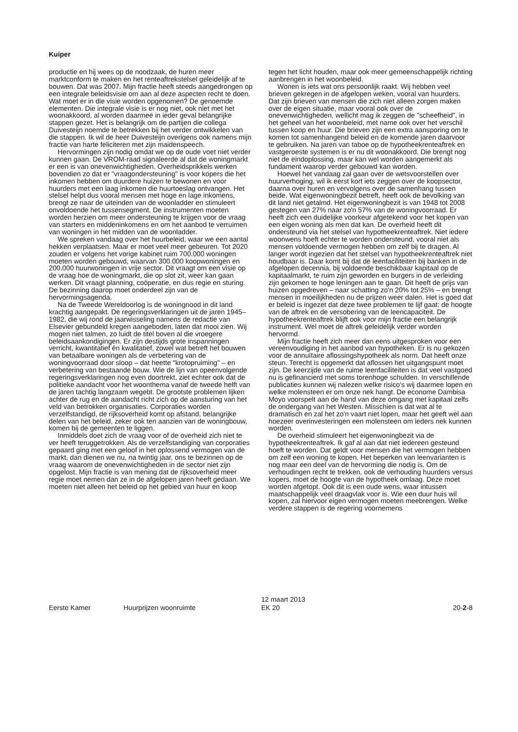Kuiper
productie en hij wees op de noodzaak, de huren meer marktconform te maken en het renteaftrekstelsel geleidelijk af te bouwen. Dat was 2007. Mijn fractie heeft steeds aangedrongen op een integrale beleidsvisie om aan al deze aspecten recht te doen. Wat moet er in die visie worden opgenomen? De genoemde elementen. Die integrale visie is er nog niet, ook niet met het woonakkoord, al worden daarmee in ieder geval belangrijke stappen gezet. Het is belangrijk om de partijen die collega Duivesteijn noemde te betrekken bij het verder ontwikkelen van die stappen. Ik wil de heer Duivesteijn overigens ook namens mijn fractie van harte feliciteren met zijn maidenspeech.
Hervormingen zijn nodig omdat we op de oude voet niet verder kunnen gaan. De VROM-raad signaleerde al dat de woningmarkt er een is van onevenwichtigheden. Overheidsprikkels werken bovendien zo dat er "vraagondersteuning" is voor kopers die het inkomen hebben om duurdere huizen te bewonen en voor huurders met een laag inkomen die huurtoeslag ontvangen. Het stelsel helpt dus vooral mensen met hoge en lage inkomens, brengt ze naar de uiteinden van de woonladder en stimuleert onvoldoende het tussensegment. De instrumenten moeten worden herzien om meer ondersteuning te krijgen voor de vraag van starters en middeninkomens en om het aanbod te verruimen van woningen in het midden van de woonladder.
We spreken vandaag over het huurbeleid, waar we een aantal hekken verplaatsen. Maar er moet veel meer gebeuren. Tot 2020 zouden er volgens het vorige kabinet ruim 700.000 woningen moeten worden gebouwd, waarvan 300.000 koopwoningen en 200.000 huurwoningen in vrije sector. Dit vraagt om een visie op de vraag hoe de woningmarkt, die op slot zit, weer kan gaan werken. Dit vraagt planning, coöperatie, en dus regie en sturing. De bezinning daarop moet onderdeel zijn van de hervormingsagenda.
Na de Tweede Wereldoorlog is de woningnood in dit land krachtig aangepakt. De regeringsverklaringen uit de jaren 1945–1982, die wij rond de jaarwisseling namens de redactie van Elsevier gebundeld kregen aangeboden, laten dat mooi zien. Wij mogen niet talmen, zo luidt de titel boven al die vroegere beleidsaankondigingen. Er zijn destijds grote inspanningen verricht, kwantitatief én kwalitatief, zowel wat betreft het bouwen van betaalbare woningen als de verbetering van de woningvoorraad door sloop – dat heette "krotopruiming" – en verbetering van bestaande bouw. Wie de lijn van opeenvolgende regeringsverklaringen nog even doortrekt, ziet echter ook dat de politieke aandacht voor het woonthema vanaf de tweede helft van de jaren tachtig langzaam wegebt. De grootste problemen lijken achter de rug en de aandacht richt zich op de aansturing van het veld van betrokken organisaties. Corporaties worden verzelfstandigd, de rijksoverheid komt op afstand, belangrijke delen van het beleid, zeker ook ten aanzien van de woningbouw, komen bij de gemeenten te liggen.
Inmiddels doet zich de vraag voor of de overheid zich niet te ver heeft teruggetrokken. Als de verzelfstandiging van corporaties gepaard ging met een geloof in het oplossend vermogen van de markt, dan dienen we nu, na twintig jaar, ons te bezinnen op de vraag waarom de onevenwichtigheden in de sector niet zijn opgelost. Mijn fractie is van mening dat de rijksoverheid meer regie moet nemen dan ze in de afgelopen jaren heeft gedaan. We moeten niet alleen het beleid op het gebied van huur en koop
tegen het licht houden, maar ook meer gemeenschappelijk richting aanbrengen in het woonbeleid.
Wonen is iets wat ons persoonlijk raakt. Wij hebben veel brieven gekregen in de afgelopen weken, vooral van huurders. Dat zijn brieven van mensen die zich niet alleen zorgen maken over de eigen situatie, maar vooral ook over de onevenwichtigheden, wellicht mag ik zeggen de "scheefheid", in het geheel van het woonbeleid, met name ook over het verschil tussen koop en huur. Die brieven zijn een extra aansporing om te komen tot samenhangend beleid en de komende jaren daarvoor te gebruiken. Na jaren van taboe op de hypotheekrenteaftrek en vastgeroeste systemen is er nu dit woonakkoord. Die brengt nog niet de eindoplossing, maar kan wel worden aangemerkt als fundament waarop verder gebouwd kan worden.
Hoewel het vandaag zal gaan over de wetsvoorstellen over huurverhoging, wil ik eerst kort iets zeggen over de koopsector, daarna over huren en vervolgens over de samenhang tussen beide. Wat eigenwoningbezit betreft, heeft ook de bevolking van dit land niet getalmd. Het eigenwoningbezit is van 1948 tot 2008 gestegen van 27% naar zo'n 57% van de woningvoorraad. Er heeft zich een duidelijke voorkeur afgetekend voor het kopen van een eigen woning als men dat kan. De overheid heeft dit ondersteund via het stelsel van hypotheekrenteaftrek. Niet iedere woonwens hoeft echter te worden ondersteund, vooral niet als mensen voldoende vermogen hebben om zelf bij te dragen. Al langer wordt ingezien dat het stelsel van hypotheekrenteaftrek niet houdbaar is. Daar komt bij dat de leenfaciliteiten bij banken in de afgelopen decennia, bij voldoende beschikbaar kapitaal op de kapitaalmarkt, te ruim zijn geworden en burgers in de verleiding zijn gekomen te hoge leningen aan te gaan. Dit heeft de prijs van huizen opgedreven – naar schatting zo'n 20% tot 25% – en brengt mensen in moeilijkheden nu de prijzen weer dalen. Het is goed dat er beleid is ingezet dat deze twee problemen te lijf gaat: de hoogte van de aftrek en de versobering van de leencapaciteit. De hypotheekrenteaftrek blijft ook voor mijn fractie een belangrijk instrument. Wel moet de aftrek geleidelijk verder worden hervormd.
Mijn fractie heeft zich meer dan eens uitgesproken voor een vereenvoudiging in het aanbod van hypotheken. Er is nu gekozen voor de annuïtaire aflossingshypotheek als norm. Dat heeft onze steun. Terecht is opgemerkt dat aflossen het uitgangspunt moet zijn. De keerzijde van de ruime leenfaciliteiten is dat veel vastgoed nu is gefinancierd met soms torenhoge schulden. In verschillende publicaties kunnen wij nalezen welke risico's wij daarmee lopen en welke molensteen er om onze nek hangt. De econome Dambisa Moyo voorspelt aan de hand van deze omgang met kapitaal zelfs de ondergang van het Westen. Misschien is dat wat al te dramatisch en zal het zo'n vaart niet lopen, maar het geeft wel aan hoezeer overinvesteringen een molensteen om ieders nek kunnen worden.
De overheid stimuleert het eigenwoningbezit via de hypotheekrenteaftrek. Ik gaf al aan dat niet iedereen gesteund hoeft te worden. Dat geldt voor mensen die het vermogen hebben om zelf een woning te kopen. Het beperken van leenvarianten is nog maar een deel van de hervorming die nodig is. Om de verhoudingen recht te trekken, ook de verhouding huurders versus kopers, moet de hoogte van de hypotheek omlaag. Deze moet worden afgetopt. Ook dit is een oude wens, waar intussen maatschappelijk veel draagvlak voor is. Wie een duur huis wil kopen, zal hiervoor eigen vermogen moeten meebrengen. Welke verdere stappen is de regering voornemens
Eerste Kamer Huurprijzen woonruimte
12 maart 2013
EK 20
20-2-8